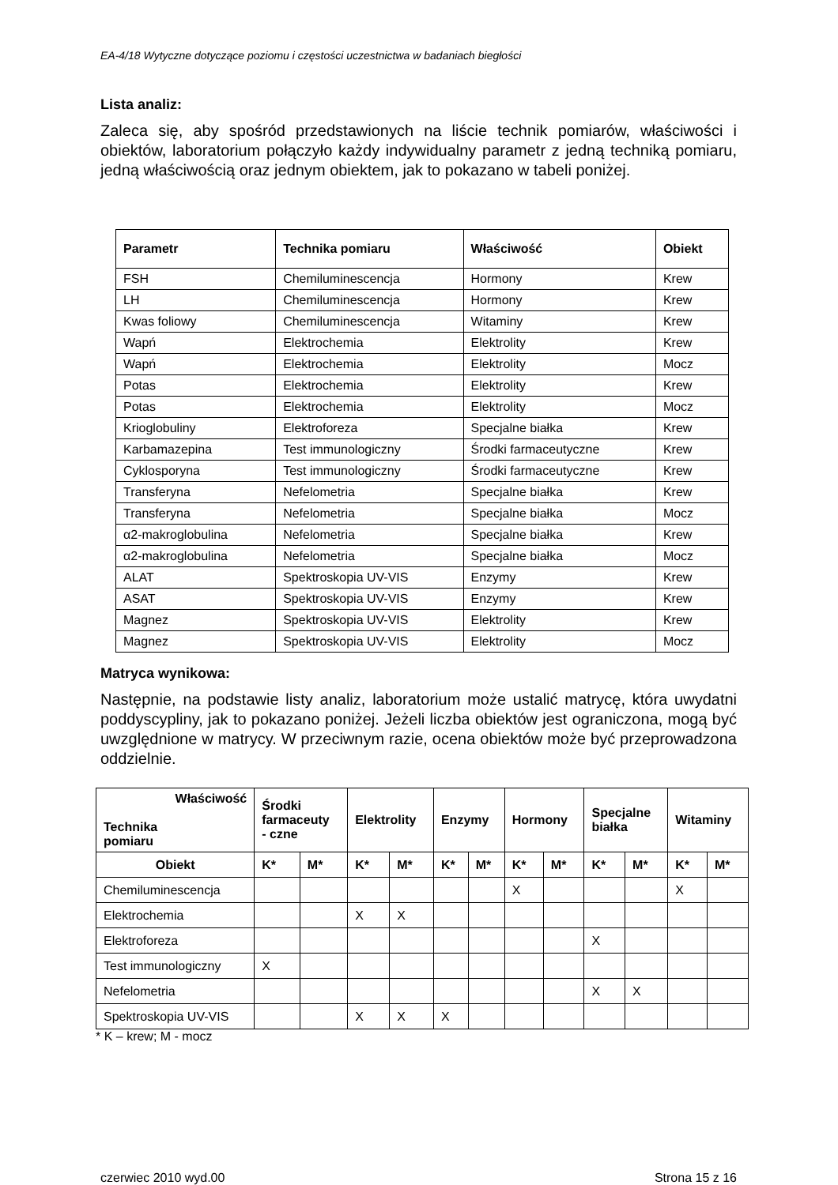EA-4/18 Wytyczne dotyczące poziomu i częstości uczestnictwa w badaniach biegłości
Lista analiz:
Zaleca się, aby spośród przedstawionych na liście technik pomiarów, właściwości i obiektów, laboratorium połączyło każdy indywidualny parametr z jedną techniką pomiaru, jedną właściwością oraz jednym obiektem, jak to pokazano w tabeli poniżej.
| Parametr | Technika pomiaru | Właściwość | Obiekt |
| --- | --- | --- | --- |
| FSH | Chemiluminescencja | Hormony | Krew |
| LH | Chemiluminescencja | Hormony | Krew |
| Kwas foliowy | Chemiluminescencja | Witaminy | Krew |
| Wapń | Elektrochemia | Elektrolity | Krew |
| Wapń | Elektrochemia | Elektrolity | Mocz |
| Potas | Elektrochemia | Elektrolity | Krew |
| Potas | Elektrochemia | Elektrolity | Mocz |
| Krioglobuliny | Elektroforeza | Specjalne białka | Krew |
| Karbamazepina | Test immunologiczny | Środki farmaceutyczne | Krew |
| Cyklosporyna | Test immunologiczny | Środki farmaceutyczne | Krew |
| Transferyna | Nefelometria | Specjalne białka | Krew |
| Transferyna | Nefelometria | Specjalne białka | Mocz |
| α2-makroglobulina | Nefelometria | Specjalne białka | Krew |
| α2-makroglobulina | Nefelometria | Specjalne białka | Mocz |
| ALAT | Spektroskopia UV-VIS | Enzymy | Krew |
| ASAT | Spektroskopia UV-VIS | Enzymy | Krew |
| Magnez | Spektroskopia UV-VIS | Elektrolity | Krew |
| Magnez | Spektroskopia UV-VIS | Elektrolity | Mocz |
Matryca wynikowa:
Następnie, na podstawie listy analiz, laboratorium może ustalić matrycę, która uwydatni poddyscypliny, jak to pokazano poniżej. Jeżeli liczba obiektów jest ograniczona, mogą być uwzględnione w matrycy. W przeciwnym razie, ocena obiektów może być przeprowadzona oddzielnie.
| Właściwość Technika pomiaru | Środki farmaceuty - czne | | Elektrolity | | Enzymy | | Hormony | | Specjalne białka | | Witaminy | |
| --- | --- | --- | --- | --- | --- | --- | --- | --- | --- | --- | --- | --- |
| Obiekt | K* | M* | K* | M* | K* | M* | K* | M* | K* | M* | K* | M* |
| Chemiluminescencja | | | | | | | X | | | | X | |
| Elektrochemia | | | X | X | | | | | | | | |
| Elektroforeza | | | | | | | | | X | | | |
| Test immunologiczny | X | | | | | | | | | | | |
| Nefelometria | | | | | | | | | X | X | | |
| Spektroskopia UV-VIS | | | X | X | X | | | | | | | |
* K – krew; M - mocz
czerwiec 2010 wyd.00 Strona 15 z 16